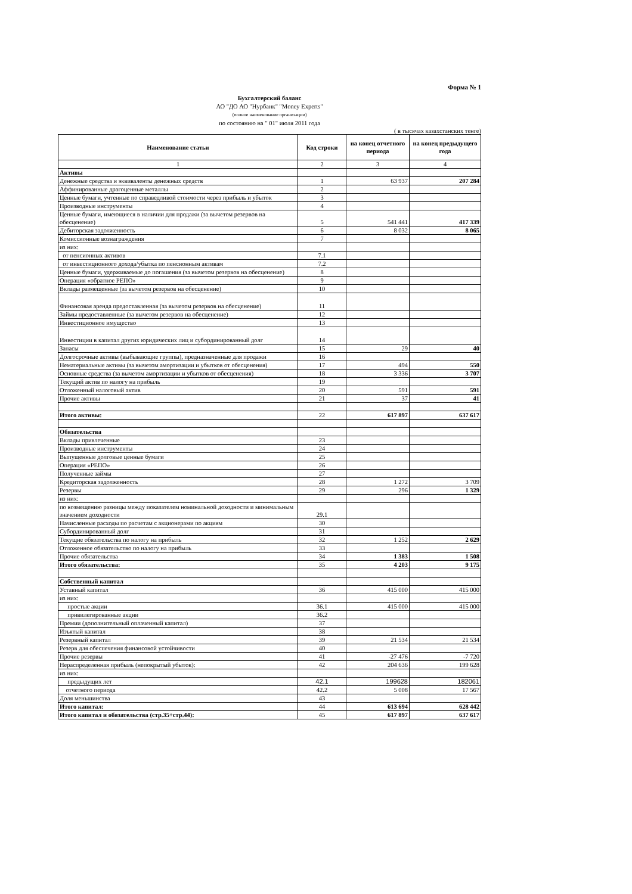Форма № 1
Бухгалтерский баланс
АО "ДО АО "Нурбанк" "Money Experts"
(полное наименование организации)
по состоянию на " 01" июля 2011 года
( в тысячах казахстанских тенге)
| Наименование статьи | Код строки | на конец отчетного периода | на конец предыдущего года |
| --- | --- | --- | --- |
| 1 | 2 | 3 | 4 |
| Активы | | | |
| Денежные средства и эквиваленты денежных средств | 1 | 63 937 | 207 284 |
| Аффинированные драгоценные металлы | 2 | | |
| Ценные бумаги, учтенные по справедливой стоимости через прибыль и убыток | 3 | | |
| Производные инструменты | 4 | | |
| Ценные бумаги, имеющиеся в наличии для продажи (за вычетом резервов на обесценение) | 5 | 541 441 | 417 339 |
| Дебиторская задолженность | 6 | 8 032 | 8 065 |
| Комиссионные вознаграждения | 7 | | |
| из них: | | | |
| от пенсионных активов | 7.1 | | |
| от инвестиционного дохода/убытка по пенсионным активам | 7.2 | | |
| Ценные бумаги, удерживаемые до погашения (за вычетом резервов на обесценение) | 8 | | |
| Операция «обратное РЕПО» | 9 | | |
| Вклады размещенные (за вычетом резервов на обесценение) | 10 | | |
| Финансовая аренда предоставленная (за вычетом резервов на обесценение) | 11 | | |
| Займы предоставленные (за вычетом резервов на обесценение) | 12 | | |
| Инвестиционное имущество | 13 | | |
| Инвестиции в капитал других юридических лиц и субординированный долг | 14 | | |
| Запасы | 15 | 29 | 40 |
| Долгосрочные активы (выбывающие группы), предназначенные для продажи | 16 | | |
| Нематериальные активы (за вычетом амортизации и убытков от обесценения) | 17 | 494 | 550 |
| Основные средства (за вычетом амортизации и убытков от обесценения) | 18 | 3 336 | 3 707 |
| Текущий актив по налогу на прибыль | 19 | | |
| Отложенный налоговый актив | 20 | 591 | 591 |
| Прочие активы | 21 | 37 | 41 |
| Итого активы: | 22 | 617 897 | 637 617 |
| Обязательства | | | |
| Вклады привлеченные | 23 | | |
| Производные инструменты | 24 | | |
| Выпущенные долговые ценные бумаги | 25 | | |
| Операция «РЕПО» | 26 | | |
| Полученные займы | 27 | | |
| Кредиторская задолженность | 28 | 1 272 | 3 709 |
| Резервы | 29 | 296 | 1 329 |
| из них: | | | |
| по возмещению разницы между показателем номинальной доходности и минимальным значением доходности | 29.1 | | |
| Начисленные расходы по расчетам с акционерами по акциям | 30 | | |
| Субординированный долг | 31 | | |
| Текущие обязательства по налогу на прибыль | 32 | 1 252 | 2 629 |
| Отложенное обязательство по налогу на прибыль | 33 | | |
| Прочие обязательства | 34 | 1 383 | 1 508 |
| Итого обязательства: | 35 | 4 203 | 9 175 |
| Собственный капитал | | | |
| Уставный капитал | 36 | 415 000 | 415 000 |
| из них: | | | |
| простые акции | 36.1 | 415 000 | 415 000 |
| привилегированные акции | 36.2 | | |
| Премии (дополнительный оплаченный капитал) | 37 | | |
| Изъятый капитал | 38 | | |
| Резервный капитал | 39 | 21 534 | 21 534 |
| Резерв для обеспечения финансовой устойчивости | 40 | | |
| Прочие резервы | 41 | -27 476 | -7 720 |
| Нераспределенная прибыль (непокрытый убыток): | 42 | 204 636 | 199 628 |
| из них: | | | |
| предыдущих лет | 42.1 | 199628 | 182061 |
| отчетного периода | 42.2 | 5 008 | 17 567 |
| Доля меньшинства | 43 | | |
| Итого капитал: | 44 | 613 694 | 628 442 |
| Итого капитал и обязательства (стр.35+стр.44): | 45 | 617 897 | 637 617 |